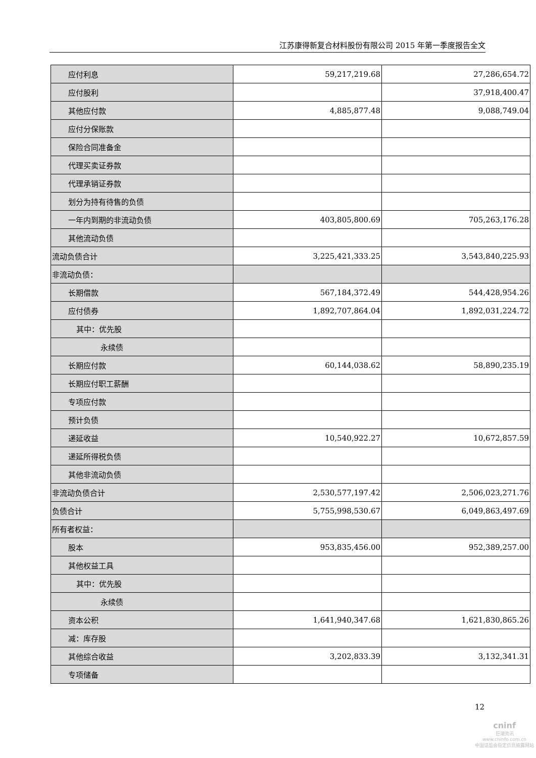江苏康得新复合材料股份有限公司 2015 年第一季度报告全文
| 应付利息 | 59,217,219.68 | 27,286,654.72 |
| 应付股利 | | 37,918,400.47 |
| 其他应付款 | 4,885,877.48 | 9,088,749.04 |
| 应付分保账款 | | |
| 保险合同准备金 | | |
| 代理买卖证券款 | | |
| 代理承销证券款 | | |
| 划分为持有待售的负债 | | |
| 一年内到期的非流动负债 | 403,805,800.69 | 705,263,176.28 |
| 其他流动负债 | | |
| 流动负债合计 | 3,225,421,333.25 | 3,543,840,225.93 |
| 非流动负债： | | |
| 长期借款 | 567,184,372.49 | 544,428,954.26 |
| 应付债券 | 1,892,707,864.04 | 1,892,031,224.72 |
| 其中：优先股 | | |
| 永续债 | | |
| 长期应付款 | 60,144,038.62 | 58,890,235.19 |
| 长期应付职工薪酬 | | |
| 专项应付款 | | |
| 预计负债 | | |
| 递延收益 | 10,540,922.27 | 10,672,857.59 |
| 递延所得税负债 | | |
| 其他非流动负债 | | |
| 非流动负债合计 | 2,530,577,197.42 | 2,506,023,271.76 |
| 负债合计 | 5,755,998,530.67 | 6,049,863,497.69 |
| 所有者权益： | | |
| 股本 | 953,835,456.00 | 952,389,257.00 |
| 其他权益工具 | | |
| 其中：优先股 | | |
| 永续债 | | |
| 资本公积 | 1,641,940,347.68 | 1,621,830,865.26 |
| 减：库存股 | | |
| 其他综合收益 | 3,202,833.39 | 3,132,341.31 |
| 专项储备 | | |
12
cninf
巨潮资讯
www.cninfo.com.cn
中国证监会指定信息披露网站